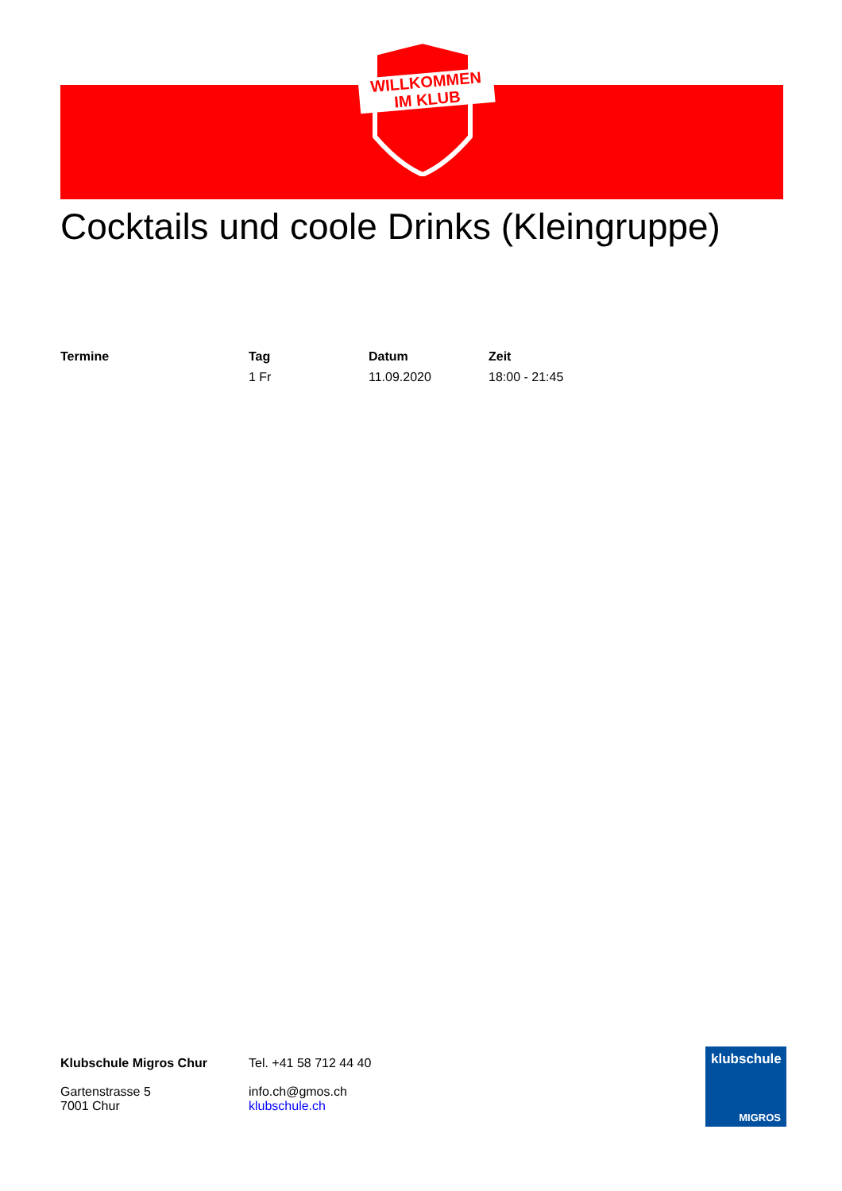WILLKOMMEN
IM KLUB
Cocktails und coole Drinks (Kleingruppe)
| Termine | Tag | Datum | Zeit |
| --- | --- | --- | --- |
| | 1 Fr | 11.09.2020 | 18:00 - 21:45 |
Klubschule Migros Chur
Gartenstrasse 5
7001 Chur
Tel. +41 58 712 44 40
info.ch@gmos.ch
klubschule.ch
klubschule
MIGROS